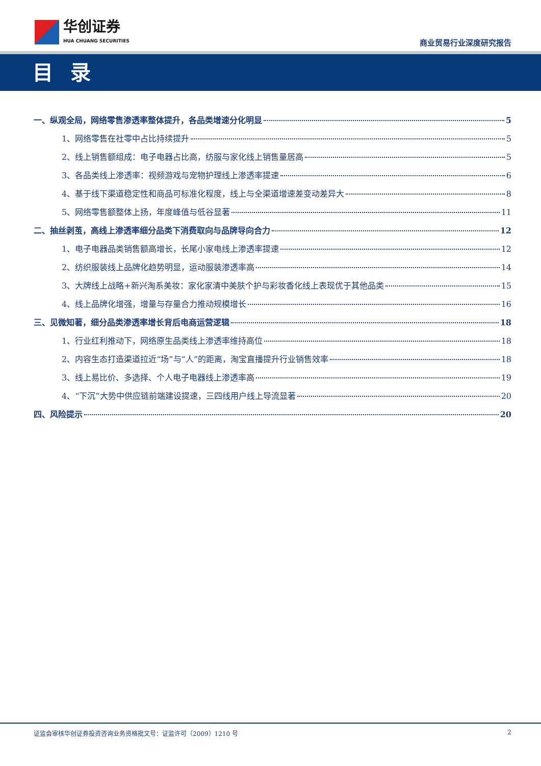华创证券
HUA CHUANG SECURITIES
商业贸易行业深度研究报告
目 录
一、纵观全局，网络零售渗透率整体提升，各品类增速分化明显 5
1、网络零售在社零中占比持续提升 5
2、线上销售额组成：电子电器占比高，纺服与家化线上销售量居高 5
3、各品类线上渗透率：视频游戏与宠物护理线上渗透率提速 6
4、基于线下渠道稳定性和商品可标准化程度，线上与全渠道增速差变动差异大 8
5、网络零售额整体上扬，年度峰值与低谷显著 11
二、抽丝剥茧，高线上渗透率细分品类下消费取向与品牌导向合力 12
1、电子电器品类销售额高增长，长尾小家电线上渗透率提速 12
2、纺织服装线上品牌化趋势明显，运动服装渗透率高 14
3、大牌线上战略+新兴淘系美妆：家化家清中美肤个护与彩妆香化线上表现优于其他品类 15
4、线上品牌化增强，增量与存量合力推动规模增长 16
三、见微知著，细分品类渗透率增长背后电商运营逻辑 18
1、行业红利推动下，网络原生品类线上渗透率维持高位 18
2、内容生态打造渠道拉近“场”与“人”的距离，淘宝直播提升行业销售效率 18
3、线上易比价、多选择、个人电子电器线上渗透率高 19
4、“下沉”大势中供应链前端建设提速，三四线用户线上导流显著 20
四、风险提示 20
证监会审核华创证券投资咨询业务资格批文号：证监许可（2009）1210 号 2